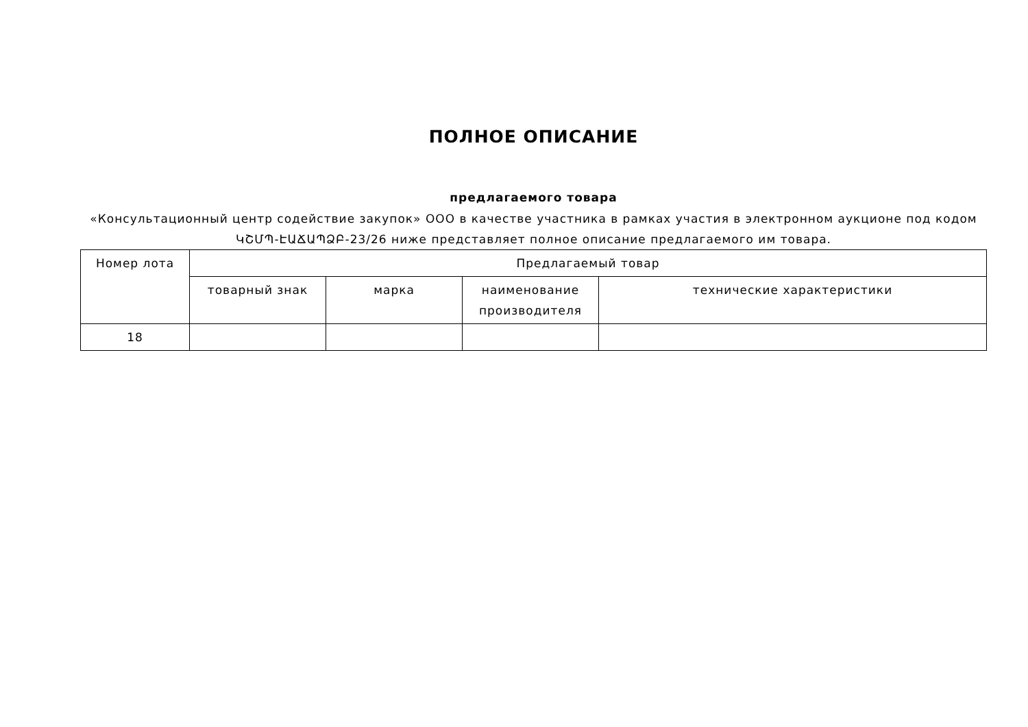ПОЛНОЕ ОПИСАНИЕ
предлагаемого товара
«Консультационный центр содействие закупок» ООО в качестве участника в рамках участия в электронном аукционе под кодом ԿՇՄՊ-ԷԱՃԱՊՁԲ-23/26 ниже представляет полное описание предлагаемого им товара.
| Номер лота | Предлагаемый товар | | | |
| --- | --- | --- | --- | --- |
| | товарный знак | марка | наименование производителя | технические характеристики |
| 18 | | | | |